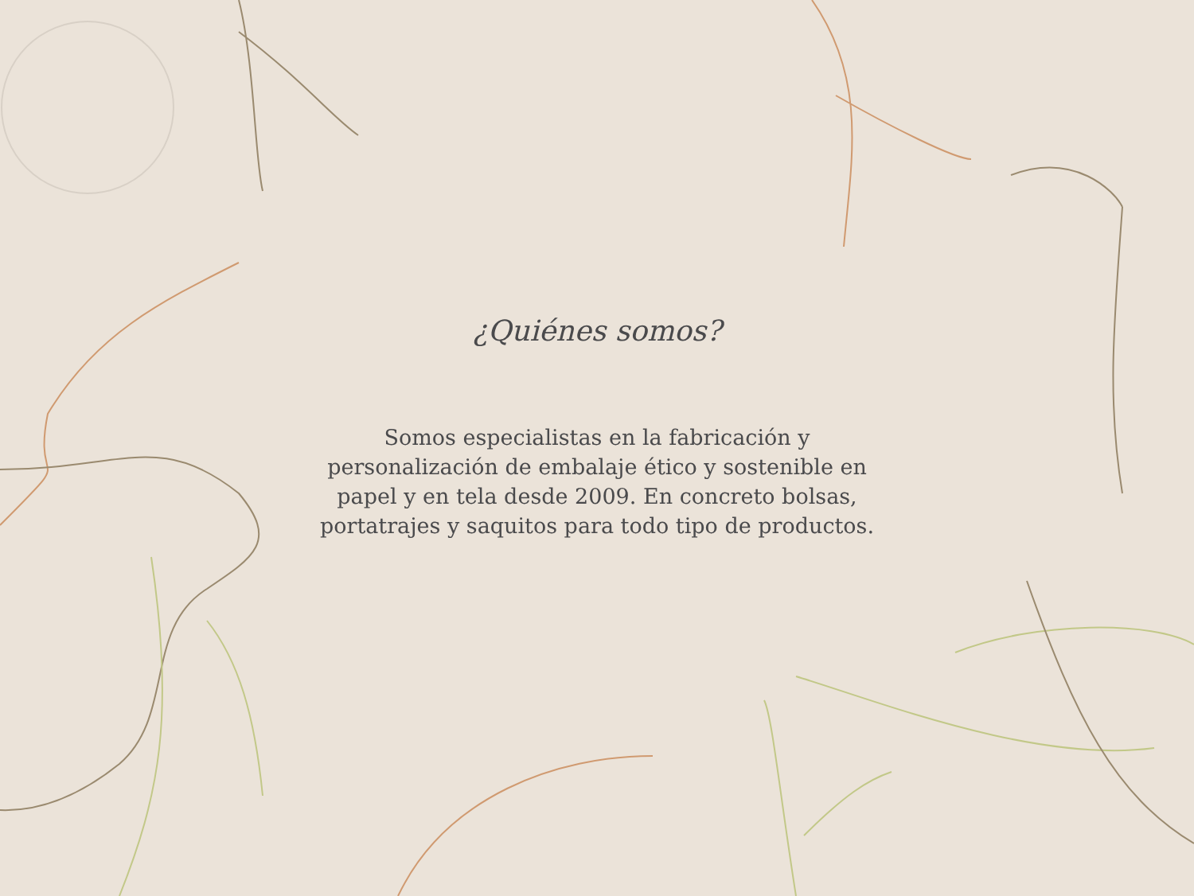¿Quiénes somos?
Somos especialistas en la fabricación y personalización de embalaje ético y sostenible en papel y en tela desde 2009. En concreto bolsas, portatrajes y saquitos para todo tipo de productos.